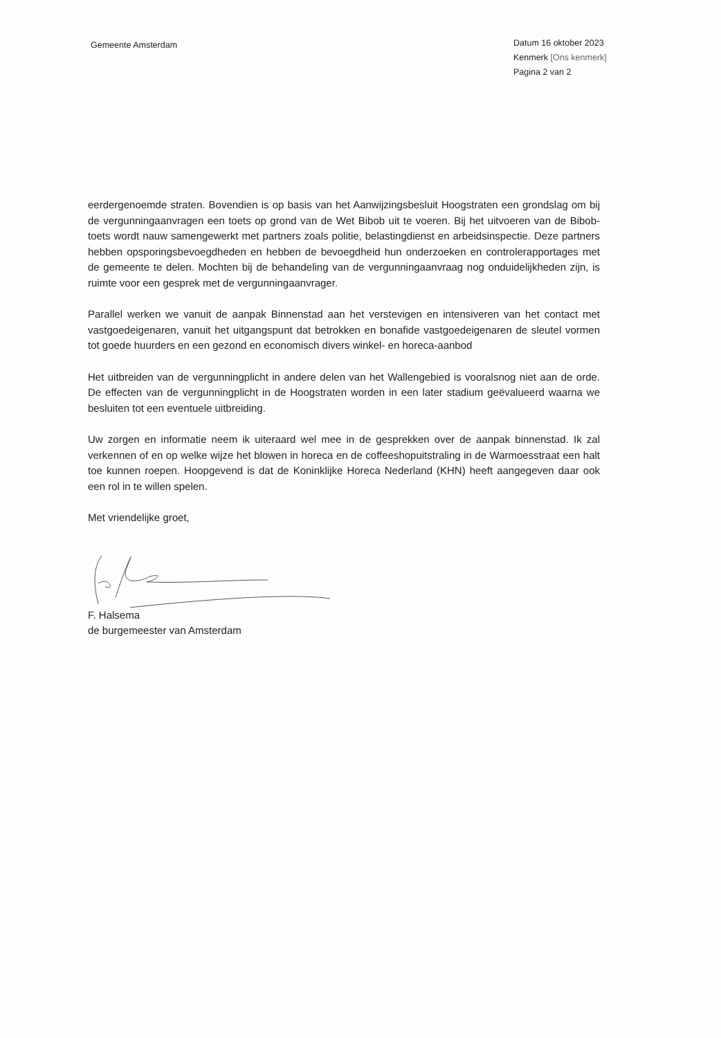Gemeente Amsterdam
Datum 16 oktober 2023
Kenmerk [Ons kenmerk]
Pagina 2 van 2
eerdergenoemde straten. Bovendien is op basis van het Aanwijzingsbesluit Hoogstraten een grondslag om bij de vergunningaanvragen een toets op grond van de Wet Bibob uit te voeren. Bij het uitvoeren van de Bibob-toets wordt nauw samengewerkt met partners zoals politie, belastingdienst en arbeidsinspectie. Deze partners hebben opsporingsbevoegdheden en hebben de bevoegdheid hun onderzoeken en controlerapportages met de gemeente te delen. Mochten bij de behandeling van de vergunningaanvraag nog onduidelijkheden zijn, is ruimte voor een gesprek met de vergunningaanvrager.
Parallel werken we vanuit de aanpak Binnenstad aan het verstevigen en intensiveren van het contact met vastgoedeigenaren, vanuit het uitgangspunt dat betrokken en bonafide vastgoedeigenaren de sleutel vormen tot goede huurders en een gezond en economisch divers winkel- en horeca-aanbod
Het uitbreiden van de vergunningplicht in andere delen van het Wallengebied is vooralsnog niet aan de orde. De effecten van de vergunningplicht in de Hoogstraten worden in een later stadium geëvalueerd waarna we besluiten tot een eventuele uitbreiding.
Uw zorgen en informatie neem ik uiteraard wel mee in de gesprekken over de aanpak binnenstad. Ik zal verkennen of en op welke wijze het blowen in horeca en de coffeeshopuitstraling in de Warmoesstraat een halt toe kunnen roepen. Hoopgevend is dat de Koninklijke Horeca Nederland (KHN) heeft aangegeven daar ook een rol in te willen spelen.
Met vriendelijke groet,
F. Halsema
de burgemeester van Amsterdam